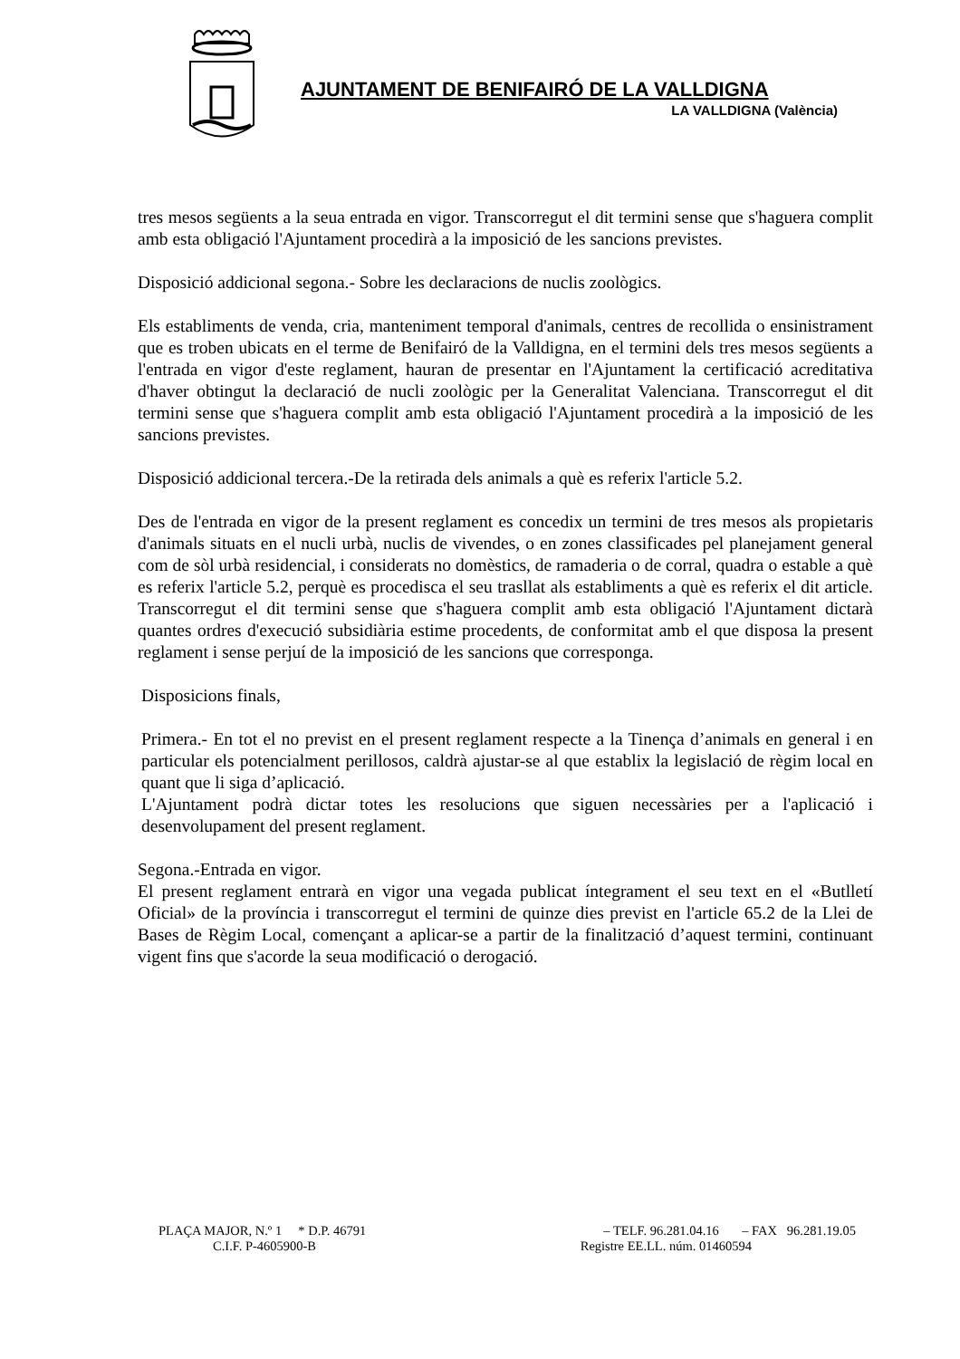AJUNTAMENT DE BENIFAIRÓ DE LA VALLDIGNA
LA VALLDIGNA (València)
tres mesos següents a la seua entrada en vigor. Transcorregut el dit termini sense que s'haguera complit amb esta obligació l'Ajuntament procedirà a la imposició de les sancions previstes.
Disposició addicional segona.- Sobre les declaracions de nuclis zoològics.
Els establiments de venda, cria, manteniment temporal d'animals, centres de recollida o ensinistrament que es troben ubicats en el terme de Benifairó de la Valldigna, en el termini dels tres mesos següents a l'entrada en vigor d'este reglament, hauran de presentar en l'Ajuntament la certificació acreditativa d'haver obtingut la declaració de nucli zoològic per la Generalitat Valenciana. Transcorregut el dit termini sense que s'haguera complit amb esta obligació l'Ajuntament procedirà a la imposició de les sancions previstes.
Disposició addicional tercera.-De la retirada dels animals a què es referix l'article 5.2.
Des de l'entrada en vigor de la present reglament es concedix un termini de tres mesos als propietaris d'animals situats en el nucli urbà, nuclis de vivendes, o en zones classificades pel planejament general com de sòl urbà residencial, i considerats no domèstics, de ramaderia o de corral, quadra o estable a què es referix l'article 5.2, perquè es procedisca el seu trasllat als establiments a què es referix el dit article. Transcorregut el dit termini sense que s'haguera complit amb esta obligació l'Ajuntament dictarà quantes ordres d'execució subsidiària estime procedents, de conformitat amb el que disposa la present reglament i sense perjuí de la imposició de les sancions que corresponga.
Disposicions finals,
Primera.- En tot el no previst en el present reglament respecte a la Tinença d’animals en general i en particular els potencialment perillosos, caldrà ajustar-se al que establix la legislació de règim local en quant que li siga d’aplicació.
L'Ajuntament podrà dictar totes les resolucions que siguen necessàries per a l'aplicació i desenvolupament del present reglament.
Segona.-Entrada en vigor.
El present reglament entrarà en vigor una vegada publicat íntegrament el seu text en el «Butlletí Oficial» de la província i transcorregut el termini de quinze dies previst en l'article 65.2 de la Llei de Bases de Règim Local, començant a aplicar-se a partir de la finalització d’aquest termini, continuant vigent fins que s'acorde la seua modificació o derogació.
PLAÇA MAJOR, N.º 1 * D.P. 46791 – TELF. 96.281.04.16 – FAX 96.281.19.05
C.I.F. P-4605900-B Registre EE.LL. núm. 01460594